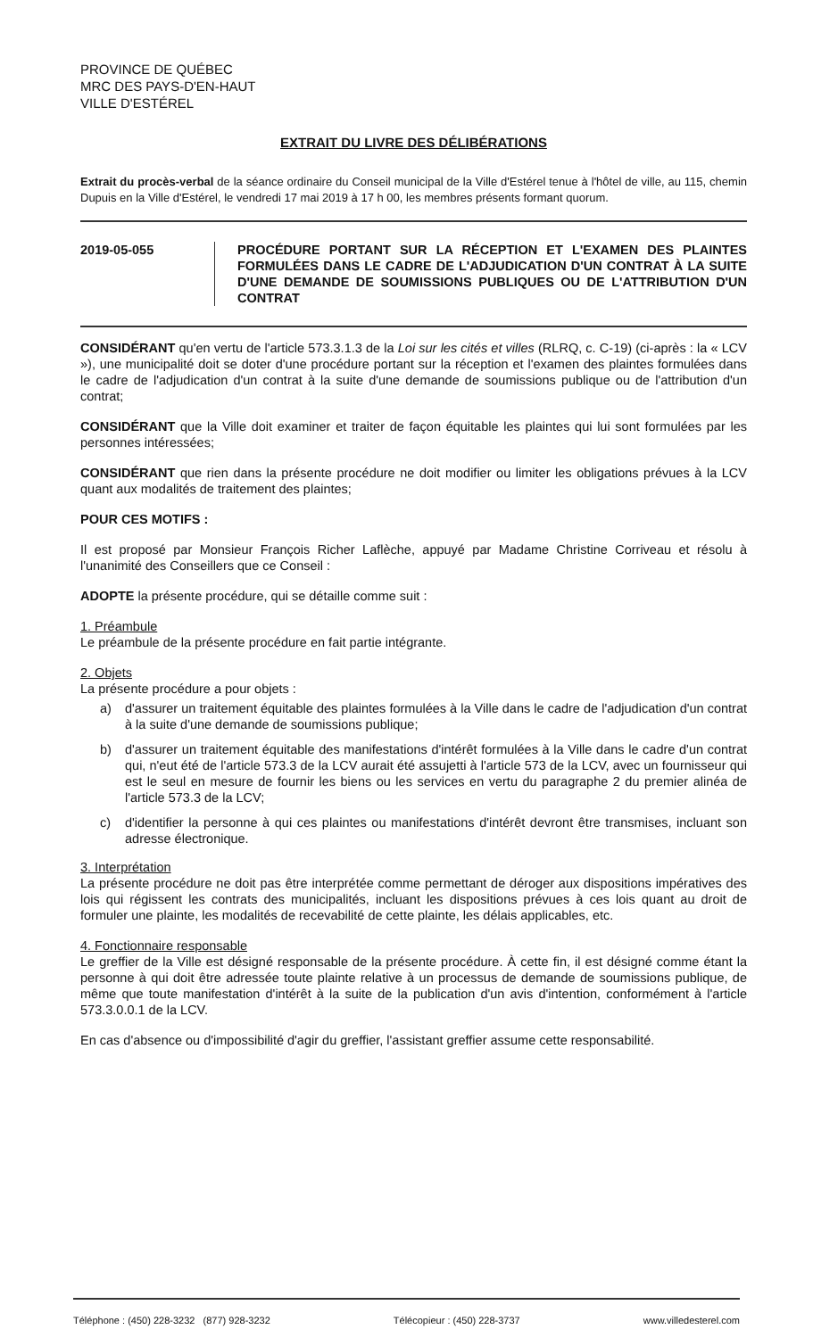PROVINCE DE QUÉBEC
MRC DES PAYS-D'EN-HAUT
VILLE D'ESTÉREL
EXTRAIT DU LIVRE DES DÉLIBÉRATIONS
Extrait du procès-verbal de la séance ordinaire du Conseil municipal de la Ville d'Estérel tenue à l'hôtel de ville, au 115, chemin Dupuis en la Ville d'Estérel, le vendredi 17 mai 2019 à 17 h 00, les membres présents formant quorum.
2019-05-055 PROCÉDURE PORTANT SUR LA RÉCEPTION ET L'EXAMEN DES PLAINTES FORMULÉES DANS LE CADRE DE L'ADJUDICATION D'UN CONTRAT À LA SUITE D'UNE DEMANDE DE SOUMISSIONS PUBLIQUES OU DE L'ATTRIBUTION D'UN CONTRAT
CONSIDÉRANT qu'en vertu de l'article 573.3.1.3 de la Loi sur les cités et villes (RLRQ, c. C-19) (ci-après : la « LCV »), une municipalité doit se doter d'une procédure portant sur la réception et l'examen des plaintes formulées dans le cadre de l'adjudication d'un contrat à la suite d'une demande de soumissions publique ou de l'attribution d'un contrat;
CONSIDÉRANT que la Ville doit examiner et traiter de façon équitable les plaintes qui lui sont formulées par les personnes intéressées;
CONSIDÉRANT que rien dans la présente procédure ne doit modifier ou limiter les obligations prévues à la LCV quant aux modalités de traitement des plaintes;
POUR CES MOTIFS :
Il est proposé par Monsieur François Richer Laflèche, appuyé par Madame Christine Corriveau et résolu à l'unanimité des Conseillers que ce Conseil :
ADOPTE la présente procédure, qui se détaille comme suit :
1. Préambule
Le préambule de la présente procédure en fait partie intégrante.
2. Objets
La présente procédure a pour objets :
a) d'assurer un traitement équitable des plaintes formulées à la Ville dans le cadre de l'adjudication d'un contrat à la suite d'une demande de soumissions publique;
b) d'assurer un traitement équitable des manifestations d'intérêt formulées à la Ville dans le cadre d'un contrat qui, n'eut été de l'article 573.3 de la LCV aurait été assujetti à l'article 573 de la LCV, avec un fournisseur qui est le seul en mesure de fournir les biens ou les services en vertu du paragraphe 2 du premier alinéa de l'article 573.3 de la LCV;
c) d'identifier la personne à qui ces plaintes ou manifestations d'intérêt devront être transmises, incluant son adresse électronique.
3. Interprétation
La présente procédure ne doit pas être interprétée comme permettant de déroger aux dispositions impératives des lois qui régissent les contrats des municipalités, incluant les dispositions prévues à ces lois quant au droit de formuler une plainte, les modalités de recevabilité de cette plainte, les délais applicables, etc.
4. Fonctionnaire responsable
Le greffier de la Ville est désigné responsable de la présente procédure. À cette fin, il est désigné comme étant la personne à qui doit être adressée toute plainte relative à un processus de demande de soumissions publique, de même que toute manifestation d'intérêt à la suite de la publication d'un avis d'intention, conformément à l'article 573.3.0.0.1 de la LCV.
En cas d'absence ou d'impossibilité d'agir du greffier, l'assistant greffier assume cette responsabilité.
Téléphone : (450) 228-3232 (877) 928-3232 Télécopieur : (450) 228-3737 www.villedesterel.com